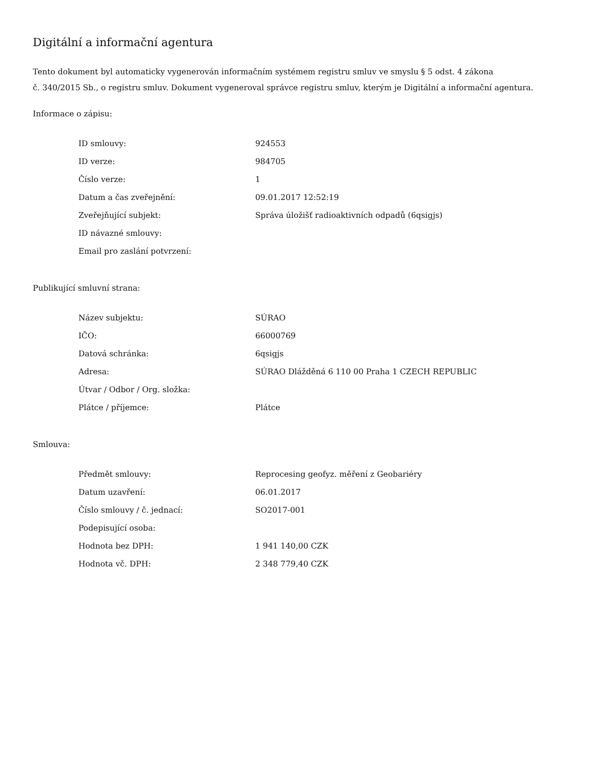Digitální a informační agentura
Tento dokument byl automaticky vygenerován informačním systémem registru smluv ve smyslu § 5 odst. 4 zákona
č. 340/2015 Sb., o registru smluv. Dokument vygeneroval správce registru smluv, kterým je Digitální a informační agentura.
Informace o zápisu:
| ID smlouvy: | 924553 |
| ID verze: | 984705 |
| Číslo verze: | 1 |
| Datum a čas zveřejnění: | 09.01.2017 12:52:19 |
| Zveřejňující subjekt: | Správa úložišť radioaktivních odpadů (6qsigjs) |
| ID návazné smlouvy: | |
| Email pro zaslání potvrzení: | |
Publikující smluvní strana:
| Název subjektu: | SÚRAO |
| IČO: | 66000769 |
| Datová schránka: | 6qsigjs |
| Adresa: | SÚRAO Dlážděná 6 110 00 Praha 1 CZECH REPUBLIC |
| Útvar / Odbor / Org. složka: | |
| Plátce / příjemce: | Plátce |
Smlouva:
| Předmět smlouvy: | Reprocesing geofyz. měření z Geobariéry |
| Datum uzavření: | 06.01.2017 |
| Číslo smlouvy / č. jednací: | SO2017-001 |
| Podepisující osoba: | |
| Hodnota bez DPH: | 1 941 140,00 CZK |
| Hodnota vč. DPH: | 2 348 779,40 CZK |